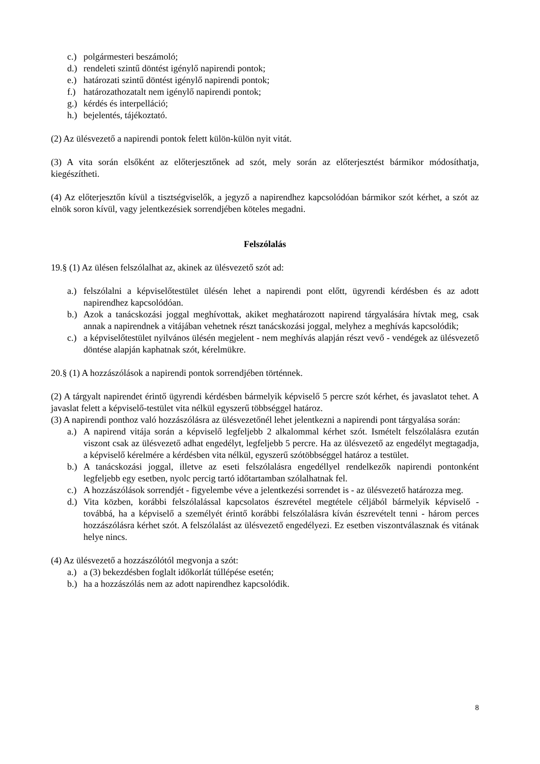c.) polgármesteri beszámoló;
d.) rendeleti szintű döntést igénylő napirendi pontok;
e.) határozati szintű döntést igénylő napirendi pontok;
f.) határozathozatalt nem igénylő napirendi pontok;
g.) kérdés és interpelláció;
h.) bejelentés, tájékoztató.
(2) Az ülésvezető a napirendi pontok felett külön-külön nyit vitát.
(3) A vita során elsőként az előterjesztőnek ad szót, mely során az előterjesztést bármikor módosíthatja, kiegészítheti.
(4) Az előterjesztőn kívül a tisztségviselők, a jegyző a napirendhez kapcsolódóan bármikor szót kérhet, a szót az elnök soron kívül, vagy jelentkezésiek sorrendjében köteles megadni.
Felszólalás
19.§ (1) Az ülésen felszólalhat az, akinek az ülésvezető szót ad:
a.) felszólalni a képviselőtestület ülésén lehet a napirendi pont előtt, ügyrendi kérdésben és az adott napirendhez kapcsolódóan.
b.) Azok a tanácskozási joggal meghívottak, akiket meghatározott napirend tárgyalására hívtak meg, csak annak a napirendnek a vitájában vehetnek részt tanácskozási joggal, melyhez a meghívás kapcsolódik;
c.) a képviselőtestület nyilvános ülésén megjelent - nem meghívás alapján részt vevő - vendégek az ülésvezető döntése alapján kaphatnak szót, kérelmükre.
20.§ (1) A hozzászólások a napirendi pontok sorrendjében történnek.
(2) A tárgyalt napirendet érintő ügyrendi kérdésben bármelyik képviselő 5 percre szót kérhet, és javaslatot tehet. A javaslat felett a képviselő-testület vita nélkül egyszerű többséggel határoz.
(3) A napirendi ponthoz való hozzászólásra az ülésvezetőnél lehet jelentkezni a napirendi pont tárgyalása során:
a.) A napirend vitája során a képviselő legfeljebb 2 alkalommal kérhet szót. Ismételt felszólalásra ezután viszont csak az ülésvezető adhat engedélyt, legfeljebb 5 percre. Ha az ülésvezető az engedélyt megtagadja, a képviselő kérelmére a kérdésben vita nélkül, egyszerű szótöbbséggel határoz a testület.
b.) A tanácskozási joggal, illetve az eseti felszólalásra engedéllyel rendelkezők napirendi pontonként legfeljebb egy esetben, nyolc percig tartó időtartamban szólalhatnak fel.
c.) A hozzászólások sorrendjét - figyelembe véve a jelentkezési sorrendet is - az ülésvezető határozza meg.
d.) Vita közben, korábbi felszólalással kapcsolatos észrevétel megtétele céljából bármelyik képviselő - továbbá, ha a képviselő a személyét érintő korábbi felszólalásra kíván észrevételt tenni - három perces hozzászólásra kérhet szót. A felszólalást az ülésvezető engedélyezi. Ez esetben viszontválasznak és vitának helye nincs.
(4) Az ülésvezető a hozzászólótól megvonja a szót:
a.) a (3) bekezdésben foglalt időkorlát túllépése esetén;
b.) ha a hozzászólás nem az adott napirendhez kapcsolódik.
8